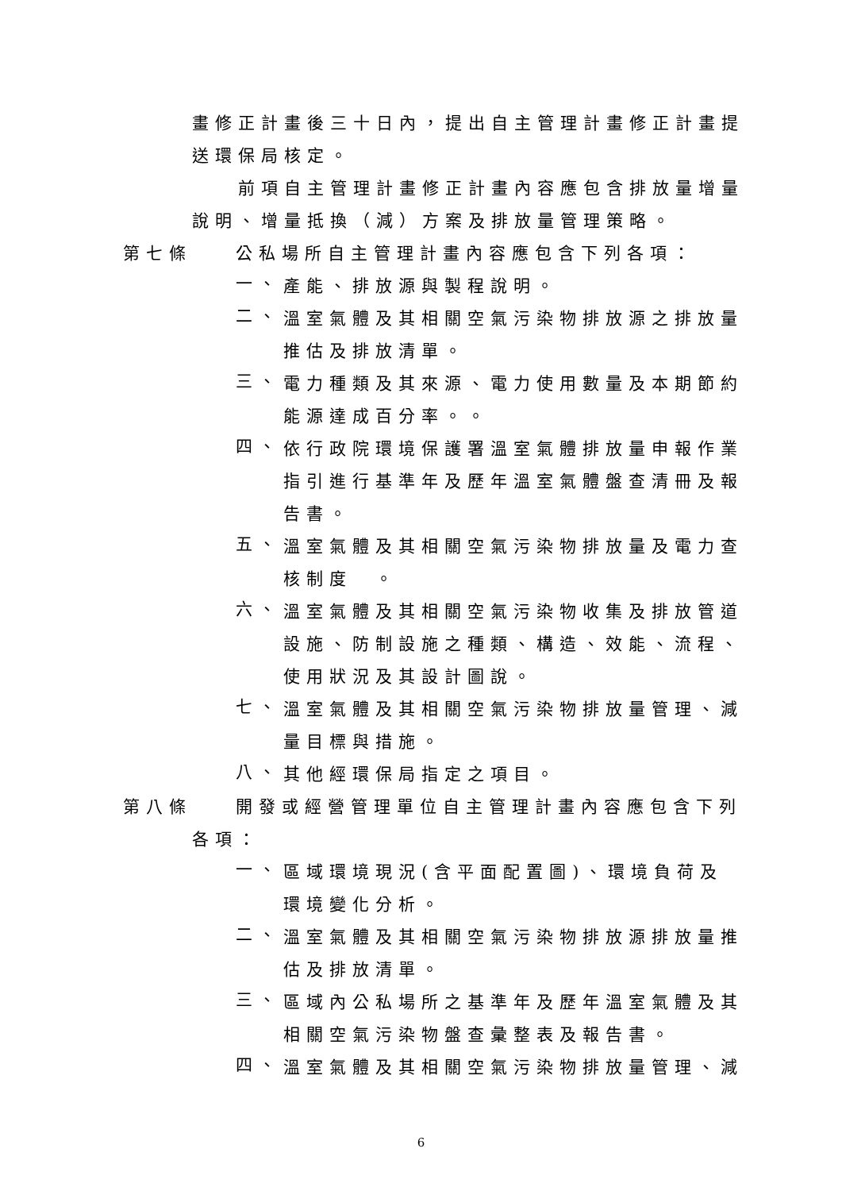畫修正計畫後三十日內，提出自主管理計畫修正計畫提
送環保局核定。
前項自主管理計畫修正計畫內容應包含排放量增量
說明、增量抵換（減）方案及排放量管理策略。
第七條 公私場所自主管理計畫內容應包含下列各項：
一、
產能、排放源與製程說明。
二、
溫室氣體及其相關空氣污染物排放源之排放量推估及排放清單。
三、
電力種類及其來源、電力使用數量及本期節約能源達成百分率。。
四、
依行政院環境保護署溫室氣體排放量申報作業指引進行基準年及歷年溫室氣體盤查清冊及報告書。
五、
溫室氣體及其相關空氣污染物排放量及電力查核制度　。
六、
溫室氣體及其相關空氣污染物收集及排放管道設施、防制設施之種類、構造、效能、流程、使用狀況及其設計圖說。
七、
溫室氣體及其相關空氣污染物排放量管理、減量目標與措施。
八、
其他經環保局指定之項目。
第八條 開發或經營管理單位自主管理計畫內容應包含下列
各項：
一、
區域環境現況(含平面配置圖)、環境負荷及環境變化分析。
二、
溫室氣體及其相關空氣污染物排放源排放量推估及排放清單。
三、
區域內公私場所之基準年及歷年溫室氣體及其相關空氣污染物盤查彙整表及報告書。
四、
溫室氣體及其相關空氣污染物排放量管理、減
6